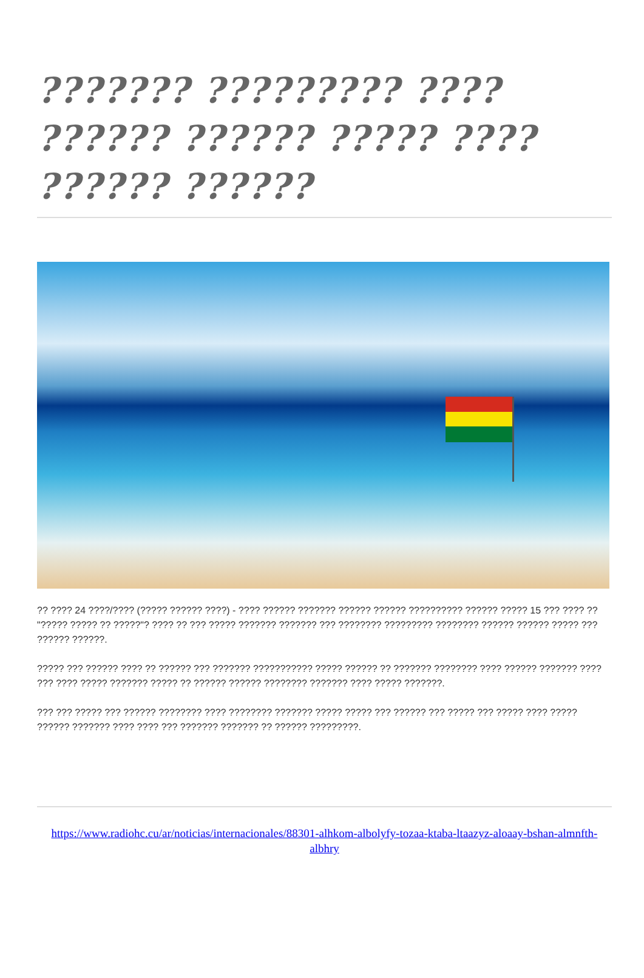??????? ????????? ???? ?????? ?????? ????? ???? ?????? ??????
?? ???? 24 ????/???? (????? ?????? ????) - ???? ?????? ??????? ?????? ?????? ?????????? ?????? ????? 15 ??? ???? ?? "????? ????? ?? ?????"? ???? ?? ??? ????? ??????? ??????? ??? ???????? ????????? ???????? ?????? ?????? ????? ??? ?????? ??????.
????? ??? ?????? ???? ?? ?????? ??? ??????? ??????????? ????? ?????? ?? ??????? ???????? ???? ?????? ??????? ???? ??? ???? ????? ??????? ????? ?? ?????? ?????? ???????? ??????? ???? ????? ???????.
??? ??? ????? ??? ?????? ???????? ???? ???????? ??????? ????? ????? ??? ?????? ??? ????? ??? ????? ???? ????? ?????? ??????? ???? ???? ??? ??????? ??????? ?? ?????? ?????????.
https://www.radiohc.cu/ar/noticias/internacionales/88301-alhkom-albolyfy-tozaa-ktaba-ltaazyz-aloaay-bshan-almnfth-albhry